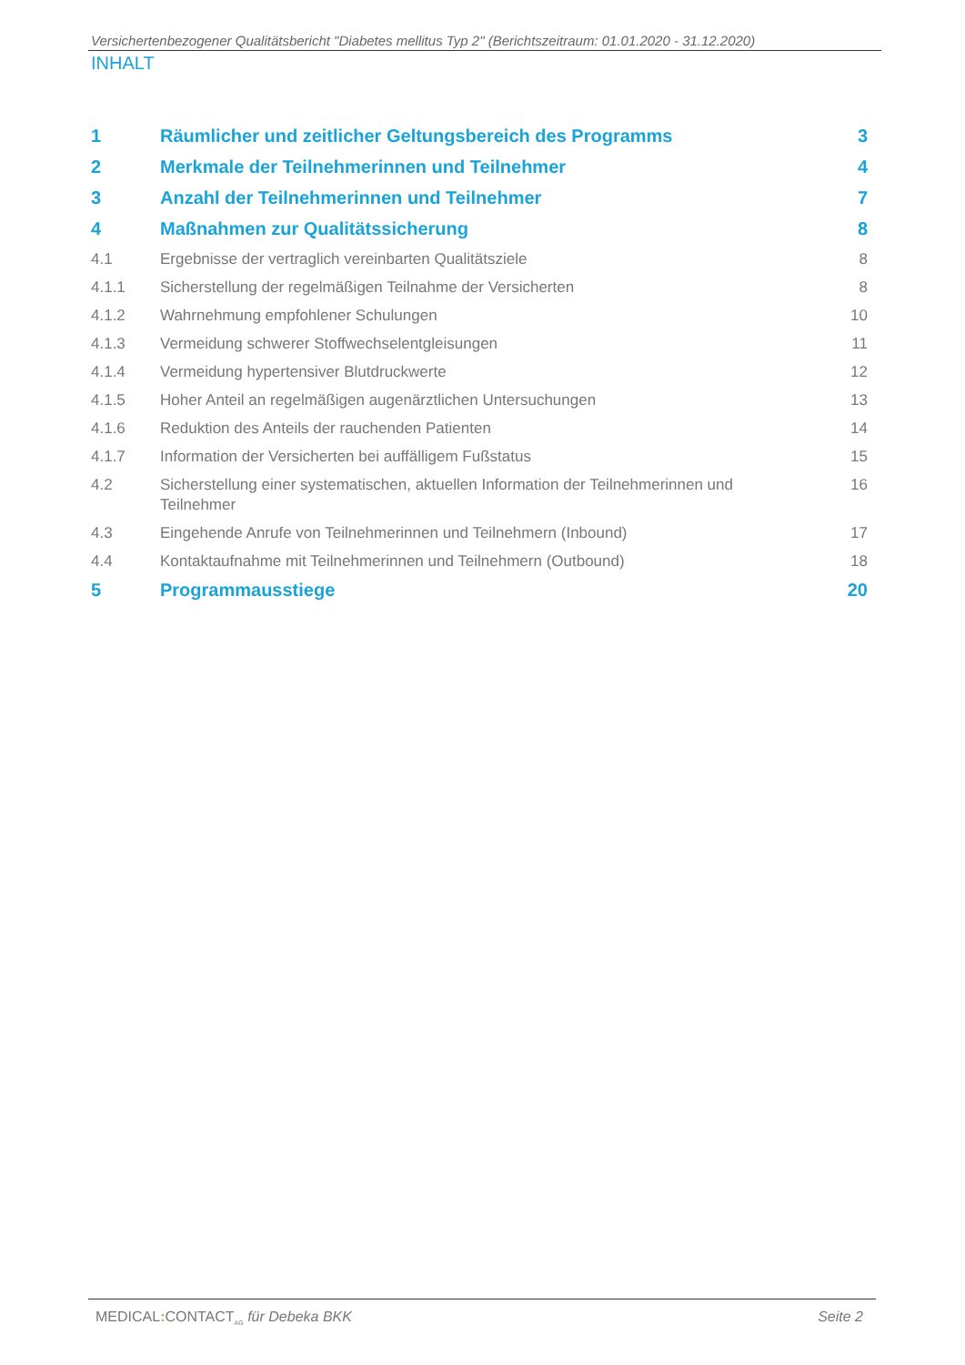Versichertenbezogener Qualitätsbericht "Diabetes mellitus Typ 2" (Berichtszeitraum: 01.01.2020 - 31.12.2020)
INHALT
1 Räumlicher und zeitlicher Geltungsbereich des Programms 3
2 Merkmale der Teilnehmerinnen und Teilnehmer 4
3 Anzahl der Teilnehmerinnen und Teilnehmer 7
4 Maßnahmen zur Qualitätssicherung 8
4.1 Ergebnisse der vertraglich vereinbarten Qualitätsziele 8
4.1.1 Sicherstellung der regelmäßigen Teilnahme der Versicherten 8
4.1.2 Wahrnehmung empfohlener Schulungen 10
4.1.3 Vermeidung schwerer Stoffwechselentgleisungen 11
4.1.4 Vermeidung hypertensiver Blutdruckwerte 12
4.1.5 Hoher Anteil an regelmäßigen augenärztlichen Untersuchungen 13
4.1.6 Reduktion des Anteils der rauchenden Patienten 14
4.1.7 Information der Versicherten bei auffälligem Fußstatus 15
4.2 Sicherstellung einer systematischen, aktuellen Information der Teilnehmerinnen und Teilnehmer 16
4.3 Eingehende Anrufe von Teilnehmerinnen und Teilnehmern (Inbound) 17
4.4 Kontaktaufnahme mit Teilnehmerinnen und Teilnehmern (Outbound) 18
5 Programmausstiege 20
MEDICAL: CONTACT<sub>AG</sub> für Debeka BKK Seite 2